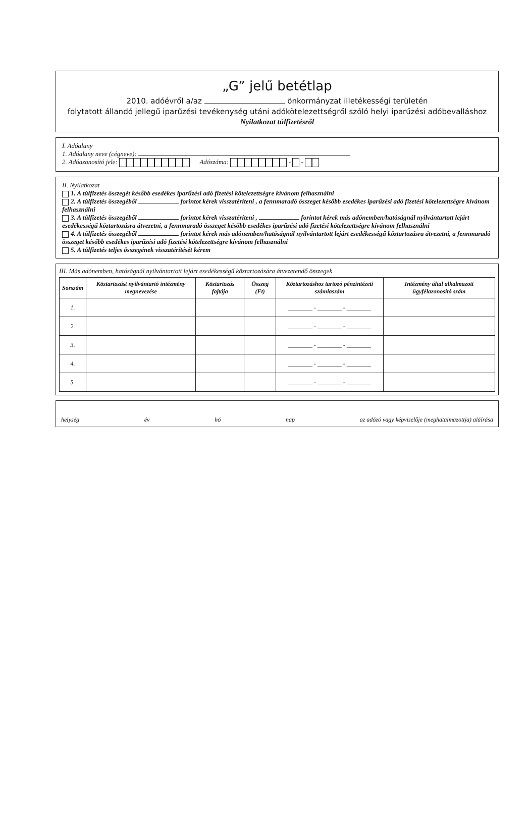„G” jelű betétlap
2010. adóévről a/az önkormányzat illetékességi területén
folytatott állandó jellegű iparűzési tevékenység utáni adókötelezettségről szóló helyi iparűzési adóbevalláshoz
Nyilatkozat túlfizetésről
I. Adóalany
1. Adóalany neve (cégneve):
2. Adóazonosító jele: Adószáma: - -
II. Nyilatkozat
1. A túlfizetés összegét később esedékes iparűzési adó fizetési kötelezettségre kívánom felhasználni
2. A túlfizetés összegéből forintot kérek visszatéríteni , a fennmaradó összeget később esedékes iparűzési adó fizetési kötelezettségre kívánom felhasználni
3. A túlfizetés összegéből forintot kérek visszatéríteni , forintot kérek más adónemben/hatóságnál nyilvántartott lejárt esedékességű köztartozásra átvezetni, a fennmaradó összeget később esedékes iparűzési adó fizetési kötelezettségre kívánom felhasználni
4. A túlfizetés összegéből forintot kérek más adónemben/hatóságnál nyilvántartott lejárt esedékességű köztartozásra átvezetni, a fennmaradó összeget később esedékes iparűzési adó fizetési kötelezettségre kívánom felhasználni
5. A túlfizetés teljes összegének visszatérítését kérem
III. Más adónemben, hatóságnál nyilvántartott lejárt esedékességű köztartozására átvezetendő összegek
| Sorszám | Köztartozást nyilvántartó intézmény megnevezése | Köztartozás fajtája | Összeg (Ft) | Köztartozáshoz tartozó pénzintézeti számlaszám | Intézmény által alkalmazott ügyfélazonosító szám |
| --- | --- | --- | --- | --- | --- |
| 1. | | | | ________ - ________ - ________ | |
| 2. | | | | ________ - ________ - ________ | |
| 3. | | | | ________ - ________ - ________ | |
| 4. | | | | ________ - ________ - ________ | |
| 5. | | | | ________ - ________ - ________ | |
helység év hó nap az adózó vagy képviselője (meghatalmazottja) aláírása